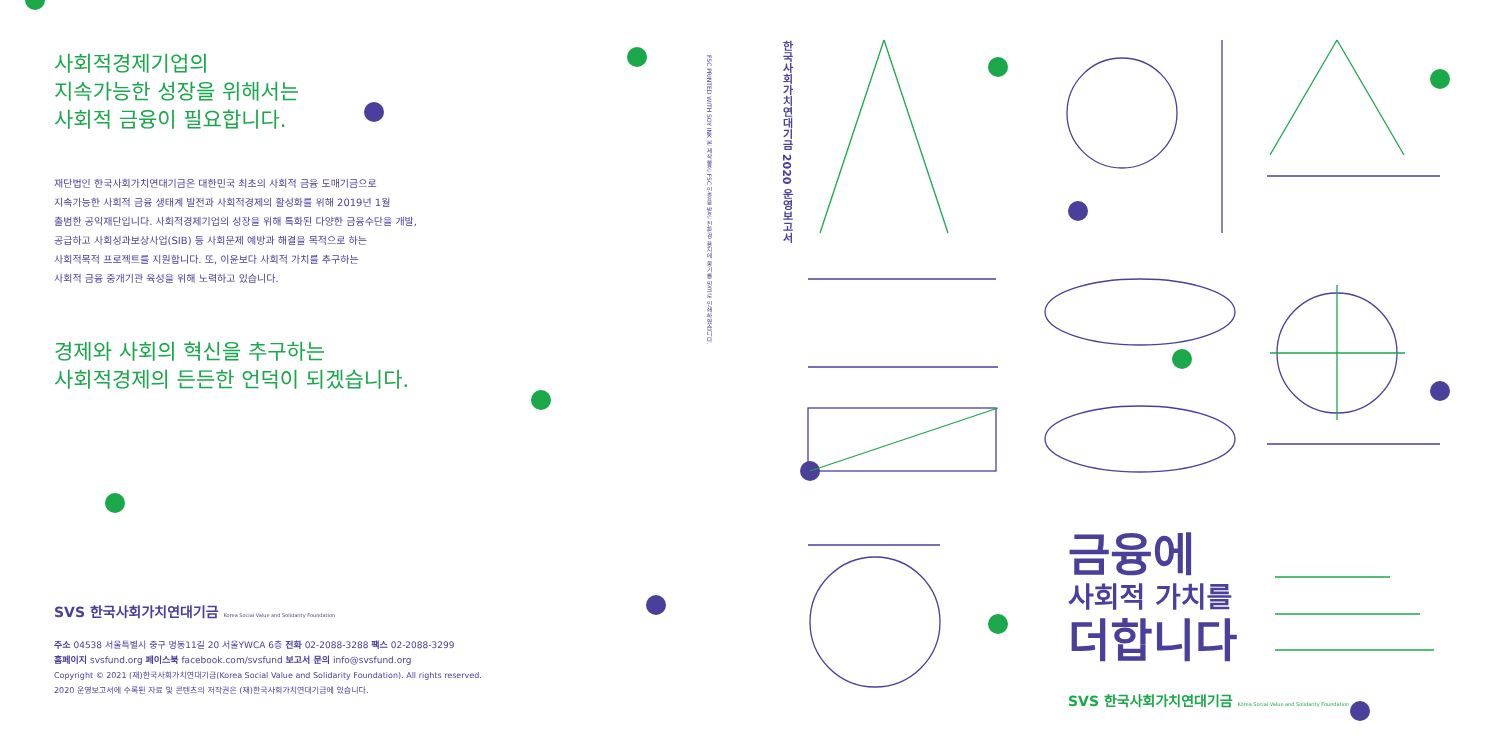사회적경제기업의
지속가능한 성장을 위해서는
사회적 금융이 필요합니다.
재단법인 한국사회가치연대기금은 대한민국 최초의 사회적 금융 도매기금으로
지속가능한 사회적 금융 생태계 발전과 사회적경제의 활성화를 위해 2019년 1월
출범한 공익재단입니다. 사회적경제기업의 성장을 위해 특화된 다양한 금융수단을 개발,
공급하고 사회성과보상사업(SIB) 등 사회문제 예방과 해결을 목적으로 하는
사회적목적 프로젝트를 지원합니다. 또, 이윤보다 사회적 가치를 추구하는
사회적 금융 중개기관 육성을 위해 노력하고 있습니다.
경제와 사회의 혁신을 추구하는
사회적경제의 든든한 언덕이 되겠습니다.
SVS 한국사회가치연대기금 Korea Social Value and Solidarity Foundation
주소 04538 서울특별시 중구 명동11길 20 서울YWCA 6층 전화 02-2088-3288 팩스 02-2088-3299
홈페이지 svsfund.org 페이스북 facebook.com/svsfund 보고서 문의 info@svsfund.org
Copyright © 2021 (재)한국사회가치연대기금(Korea Social Value and Solidarity Foundation). All rights reserved.
2020 운영보고서에 수록된 자료 및 콘텐츠의 저작권은 (재)한국사회가치연대기금에 있습니다.
FSC PRINTED WITH SOY INK 본 제작물은 FSC 인증을 받은 친환경 용지에 콩기름 잉크로 인쇄하였습니다.
한국사회가치연대기금 2020 운영보고서
금융에
사회적 가치를
더합니다
SVS 한국사회가치연대기금 Korea Social Value and Solidarity Foundation